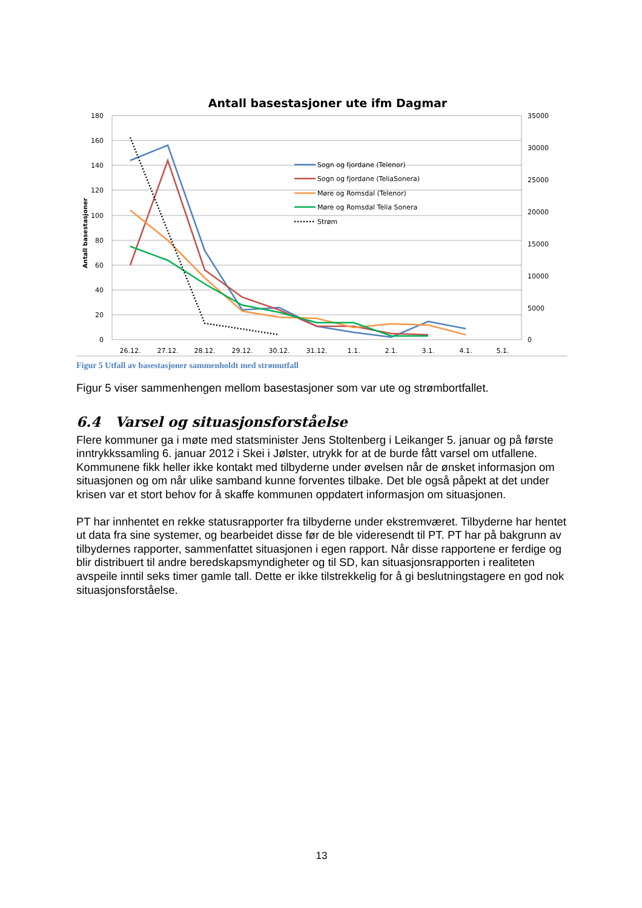Antall basestasjoner ute ifm Dagmar
180
160
140
120
100
80
60
40
20
0
35000
30000
25000
20000
15000
10000
5000
0
Antall basestasjoner
26.12.
27.12.
28.12.
29.12.
30.12.
31.12.
1.1.
2.1.
3.1.
4.1.
5.1.
Sogn og fjordane (Telenor)
Sogn og fjordane (TeliaSonera)
Møre og Romsdal (Telenor)
Møre og Romsdal Telia Sonera
Strøm
Figur 5 Utfall av basestasjoner sammenholdt med strømutfall
Figur 5 viser sammenhengen mellom basestasjoner som var ute og strømbortfallet.
6.4 Varsel og situasjonsforståelse
Flere kommuner ga i møte med statsminister Jens Stoltenberg i Leikanger 5. januar og på første inntrykkssamling 6. januar 2012 i Skei i Jølster, utrykk for at de burde fått varsel om utfallene. Kommunene fikk heller ikke kontakt med tilbyderne under øvelsen når de ønsket informasjon om situasjonen og om når ulike samband kunne forventes tilbake. Det ble også påpekt at det under krisen var et stort behov for å skaffe kommunen oppdatert informasjon om situasjonen.
PT har innhentet en rekke statusrapporter fra tilbyderne under ekstremværet. Tilbyderne har hentet ut data fra sine systemer, og bearbeidet disse før de ble videresendt til PT. PT har på bakgrunn av tilbydernes rapporter, sammenfattet situasjonen i egen rapport. Når disse rapportene er ferdige og blir distribuert til andre beredskapsmyndigheter og til SD, kan situasjonsrapporten i realiteten avspeile inntil seks timer gamle tall. Dette er ikke tilstrekkelig for å gi beslutningstagere en god nok situasjonsforståelse.
13